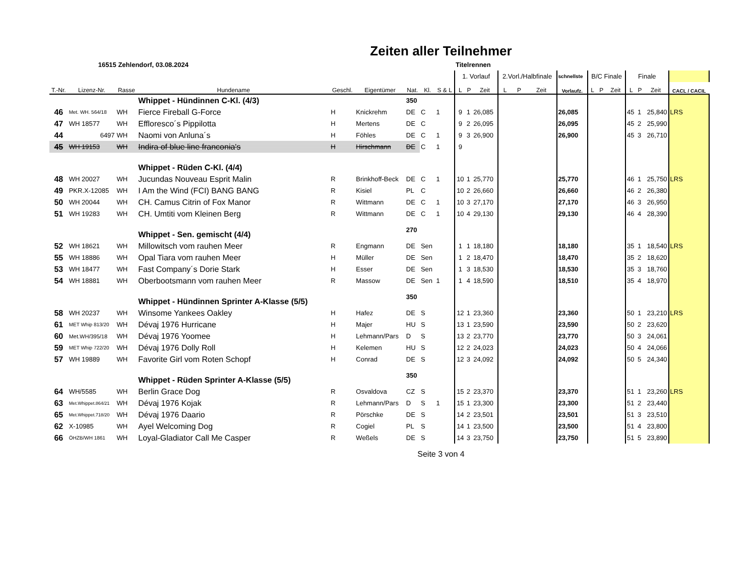Zeiten aller Teilnehmer
| | 16515 Zehlendorf, 03.08.2024 | | | | | | | | Titelrennen | | | | | | | | | | | | | |
| | | | | | | | | | 1. Vorlauf | | | 2.Vorl./Halbfinale | | | schnellste | B/C Finale | | | Finale | | | |
| T.-Nr. | Lizenz-Nr. | Rasse | Hundename | Geschl. | Eigentümer | Nat. | Kl. | S & L | L | P | Zeit | L | P | Zeit | Vorlaufz. | L | P | Zeit | L | P | Zeit | CACL / CACIL |
| | | | Whippet - Hündinnen C-Kl. (4/3) | | | 350 | | | | | | | | | | | | | | | | |
| 46 | Met. WH. 564/18 | WH | Fierce Fireball G-Force | H | Knickrehm | DE | C | 1 | 9 | 1 | 26,085 | | | | 26,085 | | | | 45 | 1 | 25,840 | LRS |
| 47 | WH 18577 | WH | Effloresco´s Pippilotta | H | Mertens | DE | C | | 9 | 2 | 26,095 | | | | 26,095 | | | | 45 | 2 | 25,990 | |
| 44 | 6497 | WH | Naomi von Anluna´s | H | Föhles | DE | C | 1 | 9 | 3 | 26,900 | | | | 26,900 | | | | 45 | 3 | 26,710 | |
| 45 | WH 19153 | WH | Indira of blue line franconia's | H | Hirschmann | DE | C | 1 | 9 | | | | | | | | | | | | | |
| | | | Whippet - Rüden C-Kl. (4/4) | | | | | | | | | | | | | | | | | | | |
| 48 | WH 20027 | WH | Jucundas Nouveau Esprit Malin | R | Brinkhoff-Beck | DE | C | 1 | 10 | 1 | 25,770 | | | | 25,770 | | | | 46 | 1 | 25,750 | LRS |
| 49 | PKR.X-12085 | WH | I Am the Wind (FCI) BANG BANG | R | Kisiel | PL | C | | 10 | 2 | 26,660 | | | | 26,660 | | | | 46 | 2 | 26,380 | |
| 50 | WH 20044 | WH | CH. Camus Citrin of Fox Manor | R | Wittmann | DE | C | 1 | 10 | 3 | 27,170 | | | | 27,170 | | | | 46 | 3 | 26,950 | |
| 51 | WH 19283 | WH | CH. Umtiti vom Kleinen Berg | R | Wittmann | DE | C | 1 | 10 | 4 | 29,130 | | | | 29,130 | | | | 46 | 4 | 28,390 | |
| | | | Whippet - Sen. gemischt (4/4) | | | 270 | | | | | | | | | | | | | | | | |
| 52 | WH 18621 | WH | Millowitsch vom rauhen Meer | R | Engmann | DE | Sen | | 1 | 1 | 18,180 | | | | 18,180 | | | | 35 | 1 | 18,540 | LRS |
| 55 | WH 18886 | WH | Opal Tiara vom rauhen Meer | H | Müller | DE | Sen | | 1 | 2 | 18,470 | | | | 18,470 | | | | 35 | 2 | 18,620 | |
| 53 | WH 18477 | WH | Fast Company´s Dorie Stark | H | Esser | DE | Sen | | 1 | 3 | 18,530 | | | | 18,530 | | | | 35 | 3 | 18,760 | |
| 54 | WH 18881 | WH | Oberbootsmann vom rauhen Meer | R | Massow | DE | Sen | 1 | 1 | 4 | 18,590 | | | | 18,510 | | | | 35 | 4 | 18,970 | |
| | | | Whippet - Hündinnen Sprinter A-Klasse (5/5) | | | 350 | | | | | | | | | | | | | | | | |
| 58 | WH 20237 | WH | Winsome Yankees Oakley | H | Hafez | DE | S | | 12 | 1 | 23,360 | | | | 23,360 | | | | 50 | 1 | 23,210 | LRS |
| 61 | MET Whip 813/20 | WH | Dévaj 1976 Hurricane | H | Majer | HU | S | | 13 | 1 | 23,590 | | | | 23,590 | | | | 50 | 2 | 23,620 | |
| 60 | Met.WH/395/18 | WH | Dévaj 1976 Yoomee | H | Lehmann/Pars | D | S | | 13 | 2 | 23,770 | | | | 23,770 | | | | 50 | 3 | 24,061 | |
| 59 | MET Whip 722/20 | WH | Dévaj 1976 Dolly Roll | H | Kelemen | HU | S | | 12 | 2 | 24,023 | | | | 24,023 | | | | 50 | 4 | 24,066 | |
| 57 | WH 19889 | WH | Favorite Girl vom Roten Schopf | H | Conrad | DE | S | | 12 | 3 | 24,092 | | | | 24,092 | | | | 50 | 5 | 24,340 | |
| | | | Whippet - Rüden Sprinter A-Klasse (5/5) | | | 350 | | | | | | | | | | | | | | | | |
| 64 | WH/5585 | WH | Berlin Grace Dog | R | Osvaldova | CZ | S | | 15 | 2 | 23,370 | | | | 23,370 | | | | 51 | 1 | 23,260 | LRS |
| 63 | Met.Whippet.864/21 | WH | Dévaj 1976 Kojak | R | Lehmann/Pars | D | S | 1 | 15 | 1 | 23,300 | | | | 23,300 | | | | 51 | 2 | 23,440 | |
| 65 | Met.Whippet.718/20 | WH | Dévaj 1976 Daario | R | Pörschke | DE | S | | 14 | 2 | 23,501 | | | | 23,501 | | | | 51 | 3 | 23,510 | |
| 62 | X-10985 | WH | Ayel Welcoming Dog | R | Cogiel | PL | S | | 14 | 1 | 23,500 | | | | 23,500 | | | | 51 | 4 | 23,800 | |
| 66 | ÖHZB/WH 1861 | WH | Loyal-Gladiator Call Me Casper | R | Weßels | DE | S | | 14 | 3 | 23,750 | | | | 23,750 | | | | 51 | 5 | 23,890 | |
Seite 3 von 4